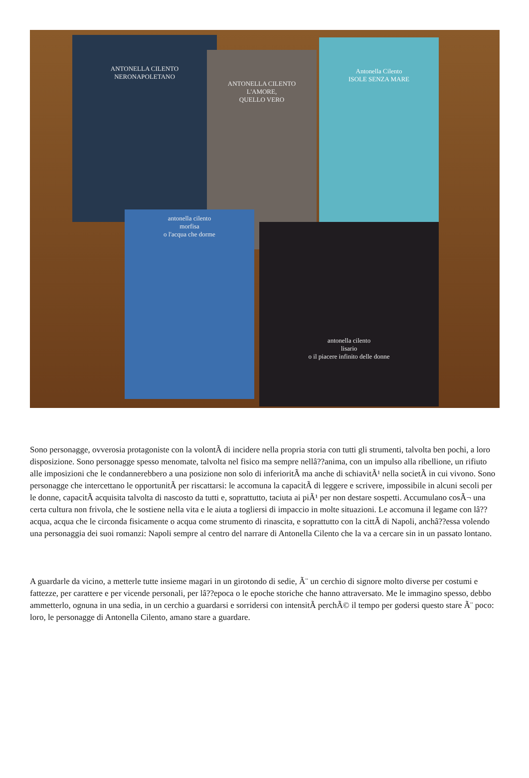ANTONELLA CILENTO
NERONAPOLETANO
ANTONELLA CILENTO
L'AMORE,
QUELLO VERO
Antonella Cilento
ISOLE SENZA MARE
antonella cilento
morfisa
o l'acqua che dorme
antonella cilento
lisario
o il piacere infinito delle donne
Sono personagge, ovverosia protagoniste con la volontÃ di incidere nella propria storia con tutti gli strumenti, talvolta ben pochi, a loro disposizione. Sono personagge spesso menomate, talvolta nel fisico ma sempre nellâ??anima, con un impulso alla ribellione, un rifiuto alle imposizioni che le condannerebbero a una posizione non solo di inferioritÃ ma anche di schiavitÃ¹ nella societÃ in cui vivono. Sono personagge che intercettano le opportunitÃ per riscattarsi: le accomuna la capacitÃ di leggere e scrivere, impossibile in alcuni secoli per le donne, capacitÃ acquisita talvolta di nascosto da tutti e, soprattutto, taciuta ai piÃ¹ per non destare sospetti. Accumulano cosÃ¬ una certa cultura non frivola, che le sostiene nella vita e le aiuta a togliersi di impaccio in molte situazioni. Le accomuna il legame con lâ??acqua, acqua che le circonda fisicamente o acqua come strumento di rinascita, e soprattutto con la cittÃ di Napoli, anchâ??essa volendo una personaggia dei suoi romanzi: Napoli sempre al centro del narrare di Antonella Cilento che la va a cercare sin in un passato lontano.
A guardarle da vicino, a metterle tutte insieme magari in un girotondo di sedie, Ã¨ un cerchio di signore molto diverse per costumi e fattezze, per carattere e per vicende personali, per lâ??epoca o le epoche storiche che hanno attraversato. Me le immagino spesso, debbo ammetterlo, ognuna in una sedia, in un cerchio a guardarsi e sorridersi con intensitÃ perchÃ© il tempo per godersi questo stare Ã¨ poco: loro, le personagge di Antonella Cilento, amano stare a guardare.